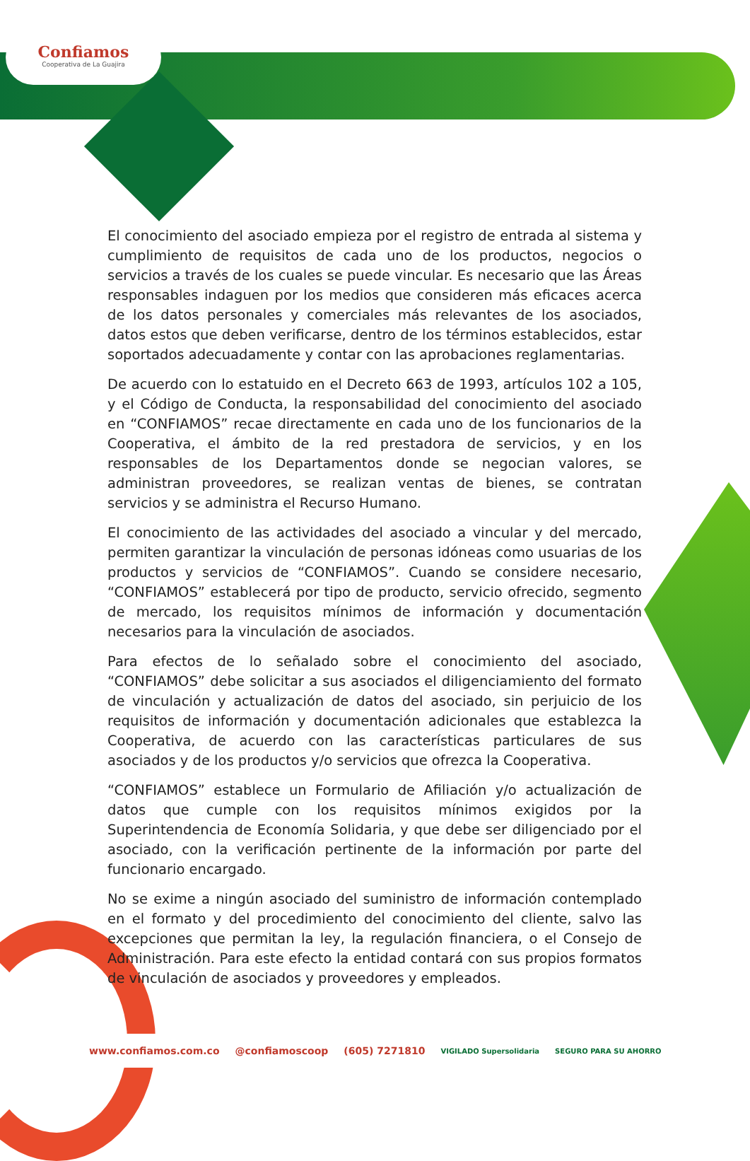Confiamos
Cooperativa de La Guajira
El conocimiento del asociado empieza por el registro de entrada al sistema y cumplimiento de requisitos de cada uno de los productos, negocios o servicios a través de los cuales se puede vincular. Es necesario que las Áreas responsables indaguen por los medios que consideren más eficaces acerca de los datos personales y comerciales más relevantes de los asociados, datos estos que deben verificarse, dentro de los términos establecidos, estar soportados adecuadamente y contar con las aprobaciones reglamentarias.
De acuerdo con lo estatuido en el Decreto 663 de 1993, artículos 102 a 105, y el Código de Conducta, la responsabilidad del conocimiento del asociado en “CONFIAMOS” recae directamente en cada uno de los funcionarios de la Cooperativa, el ámbito de la red prestadora de servicios, y en los responsables de los Departamentos donde se negocian valores, se administran proveedores, se realizan ventas de bienes, se contratan servicios y se administra el Recurso Humano.
El conocimiento de las actividades del asociado a vincular y del mercado, permiten garantizar la vinculación de personas idóneas como usuarias de los productos y servicios de “CONFIAMOS”. Cuando se considere necesario, “CONFIAMOS” establecerá por tipo de producto, servicio ofrecido, segmento de mercado, los requisitos mínimos de información y documentación necesarios para la vinculación de asociados.
Para efectos de lo señalado sobre el conocimiento del asociado, “CONFIAMOS” debe solicitar a sus asociados el diligenciamiento del formato de vinculación y actualización de datos del asociado, sin perjuicio de los requisitos de información y documentación adicionales que establezca la Cooperativa, de acuerdo con las características particulares de sus asociados y de los productos y/o servicios que ofrezca la Cooperativa.
“CONFIAMOS” establece un Formulario de Afiliación y/o actualización de datos que cumple con los requisitos mínimos exigidos por la Superintendencia de Economía Solidaria, y que debe ser diligenciado por el asociado, con la verificación pertinente de la información por parte del funcionario encargado.
No se exime a ningún asociado del suministro de información contemplado en el formato y del procedimiento del conocimiento del cliente, salvo las excepciones que permitan la ley, la regulación financiera, o el Consejo de Administración. Para este efecto la entidad contará con sus propios formatos de vinculación de asociados y proveedores y empleados.
www.confiamos.com.co @confiamoscoop (605) 7271810 VIGILADO Supersolidaria SEGURO PARA SU AHORRO